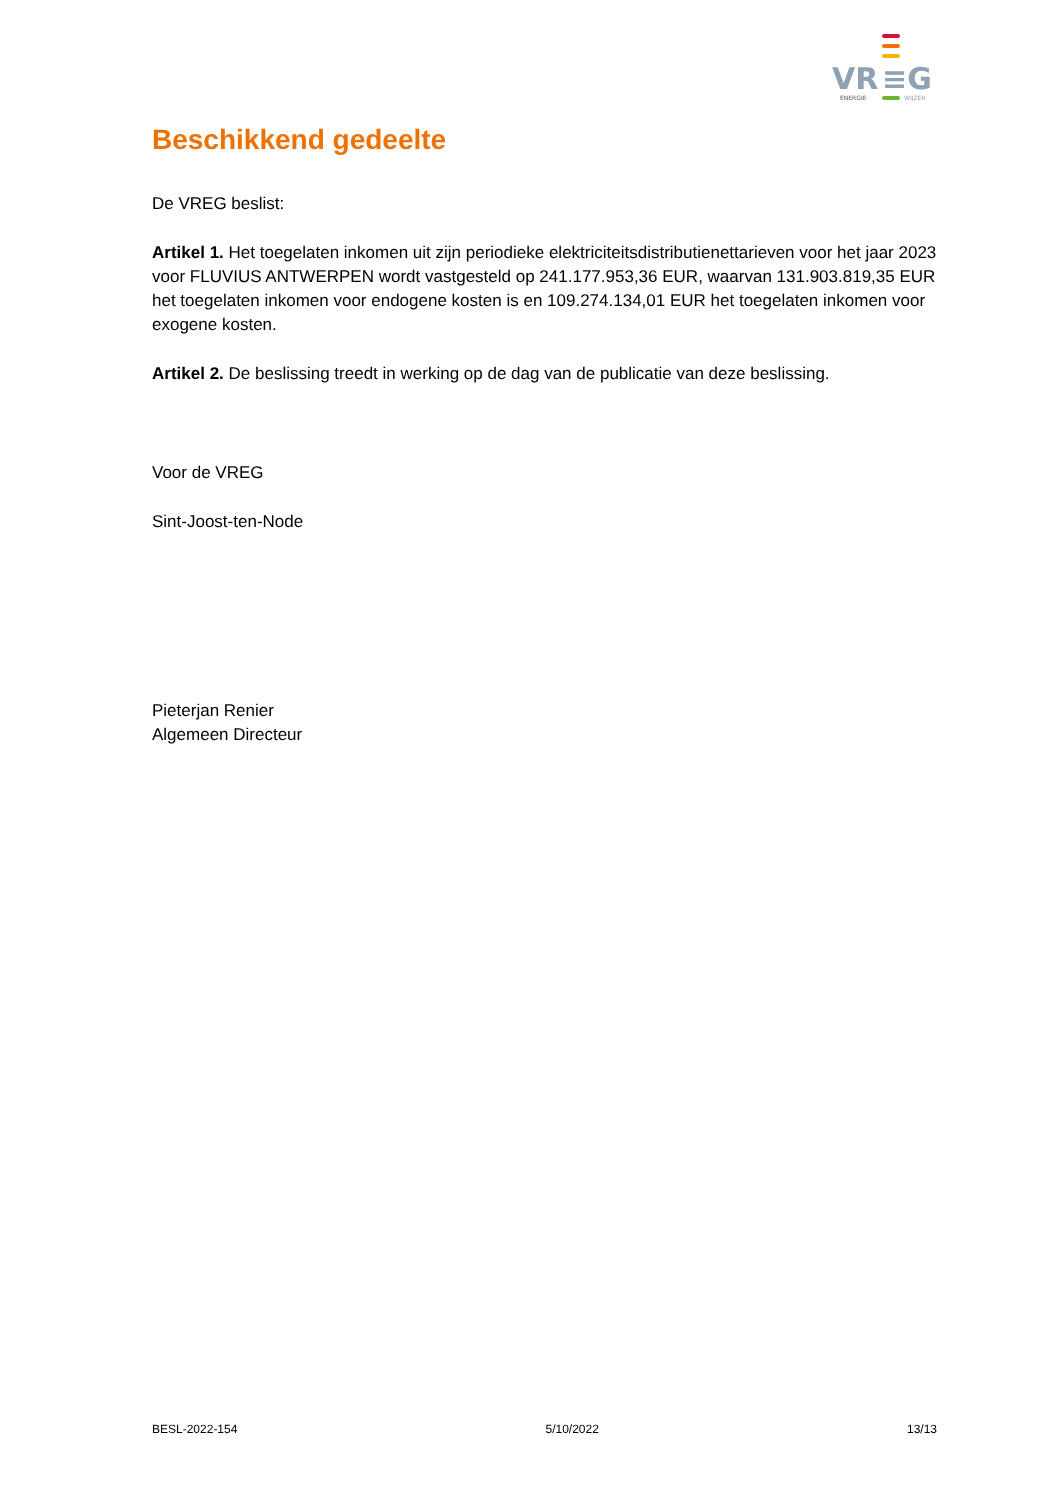VR
≡G
ENERGIE
WIJZER
Beschikkend gedeelte
De VREG beslist:
Artikel 1. Het toegelaten inkomen uit zijn periodieke elektriciteitsdistributienettarieven voor het jaar 2023 voor FLUVIUS ANTWERPEN wordt vastgesteld op 241.177.953,36 EUR, waarvan 131.903.819,35 EUR het toegelaten inkomen voor endogene kosten is en 109.274.134,01 EUR het toegelaten inkomen voor exogene kosten.
Artikel 2. De beslissing treedt in werking op de dag van de publicatie van deze beslissing.
Voor de VREG
Sint-Joost-ten-Node
Pieterjan Renier
Algemeen Directeur
BESL-2022-154 5/10/2022 13/13